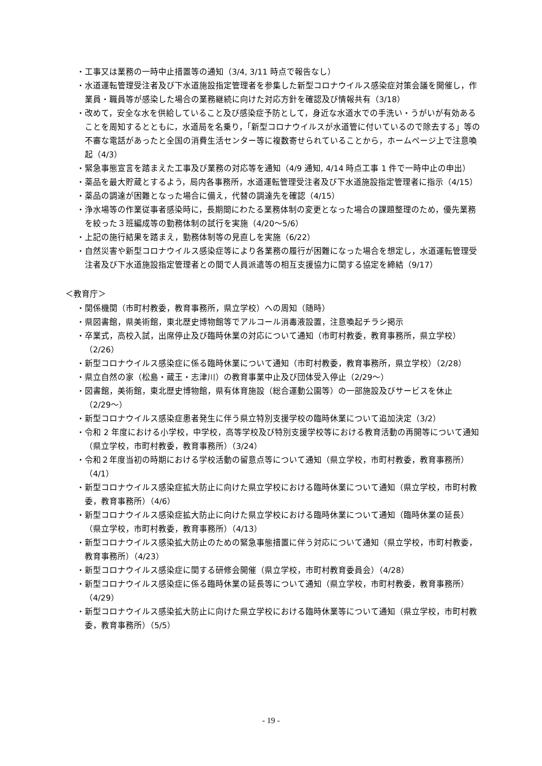・工事又は業務の一時中止措置等の通知（3/4, 3/11 時点で報告なし）
・水道運転管理受注者及び下水道施設指定管理者を参集した新型コロナウイルス感染症対策会議を開催し，作業員・職員等が感染した場合の業務継続に向けた対応方針を確認及び情報共有（3/18）
・改めて，安全な水を供給していること及び感染症予防として，身近な水道水での手洗い・うがいが有効あることを周知するとともに，水道局を名乗り，「新型コロナウイルスが水道管に付いているので除去する」等の不審な電話があったと全国の消費生活センター等に複数寄せられていることから，ホームページ上で注意喚起（4/3）
・緊急事態宣言を踏まえた工事及び業務の対応等を通知（4/9 通知, 4/14 時点工事 1 件で一時中止の申出）
・薬品を最大貯蔵とするよう，局内各事務所，水道運転管理受注者及び下水道施設指定管理者に指示（4/15）
・薬品の調達が困難となった場合に備え，代替の調達先を確認（4/15）
・浄水場等の作業従事者感染時に，長期間にわたる業務体制の変更となった場合の課題整理のため，優先業務を絞った３班編成等の勤務体制の試行を実施（4/20〜5/6）
・上記の施行結果を踏まえ，勤務体制等の見直しを実施（6/22）
・自然災害や新型コロナウイルス感染症等により各業務の履行が困難になった場合を想定し，水道運転管理受注者及び下水道施設指定管理者との間で人員派遣等の相互支援協力に関する協定を締結（9/17）
＜教育庁＞
・関係機関（市町村教委，教育事務所，県立学校）への周知（随時）
・県図書館，県美術館，東北歴史博物館等でアルコール消毒液設置，注意喚起チラシ掲示
・卒業式，高校入試，出席停止及び臨時休業の対応について通知（市町村教委，教育事務所，県立学校）（2/26）
・新型コロナウイルス感染症に係る臨時休業について通知（市町村教委，教育事務所，県立学校）（2/28）
・県立自然の家（松島・蔵王・志津川）の教育事業中止及び団体受入停止（2/29〜）
・図書館，美術館，東北歴史博物館，県有体育施設（総合運動公園等）の一部施設及びサービスを休止（2/29〜）
・新型コロナウイルス感染症患者発生に伴う県立特別支援学校の臨時休業について追加決定（3/2）
・令和 2 年度における小学校，中学校，高等学校及び特別支援学校等における教育活動の再開等について通知（県立学校，市町村教委，教育事務所）（3/24）
・令和２年度当初の時期における学校活動の留意点等について通知（県立学校，市町村教委，教育事務所）（4/1）
・新型コロナウイルス感染症拡大防止に向けた県立学校における臨時休業について通知（県立学校，市町村教委，教育事務所）（4/6）
・新型コロナウイルス感染症拡大防止に向けた県立学校における臨時休業について通知（臨時休業の延長）（県立学校，市町村教委，教育事務所）（4/13）
・新型コロナウイルス感染拡大防止のための緊急事態措置に伴う対応について通知（県立学校，市町村教委，教育事務所）（4/23）
・新型コロナウイルス感染症に関する研修会開催（県立学校，市町村教育委員会）（4/28）
・新型コロナウイルス感染症に係る臨時休業の延長等について通知（県立学校，市町村教委，教育事務所）（4/29）
・新型コロナウイルス感染拡大防止に向けた県立学校における臨時休業等について通知（県立学校，市町村教委，教育事務所）（5/5）
- 19 -